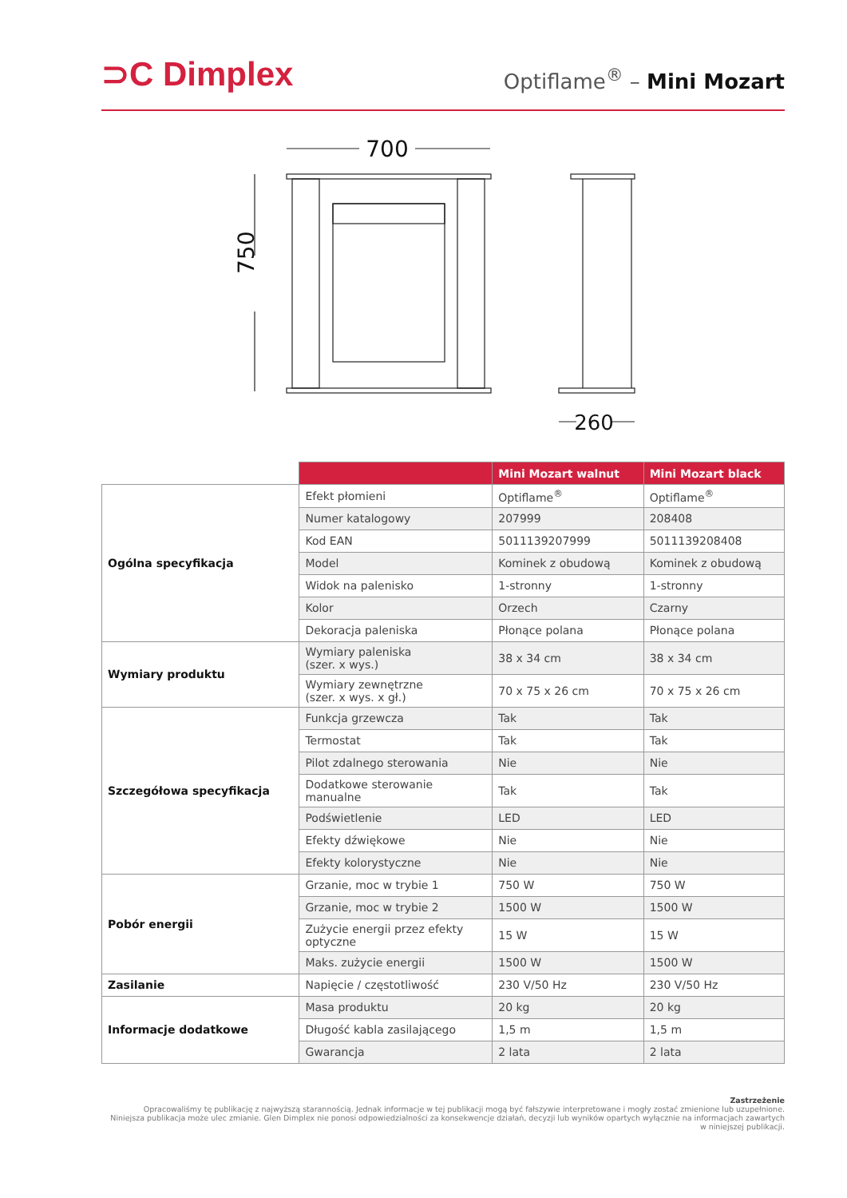⊃C Dimplex
Optiflame<sup>®</sup> – Mini Mozart
700
750
260
| | | Mini Mozart walnut | Mini Mozart black |
| --- | --- | --- | --- |
| Ogólna specyfikacja | Efekt płomieni | Optiflame<sup>®</sup> | Optiflame<sup>®</sup> |
| | Numer katalogowy | 207999 | 208408 |
| | Kod EAN | 5011139207999 | 5011139208408 |
| | Model | Kominek z obudową | Kominek z obudową |
| | Widok na palenisko | 1-stronny | 1-stronny |
| | Kolor | Orzech | Czarny |
| | Dekoracja paleniska | Płonące polana | Płonące polana |
| Wymiary produktu | Wymiary paleniska (szer. x wys.) | 38 x 34 cm | 38 x 34 cm |
| | Wymiary zewnętrzne (szer. x wys. x gł.) | 70 x 75 x 26 cm | 70 x 75 x 26 cm |
| Szczegółowa specyfikacja | Funkcja grzewcza | Tak | Tak |
| | Termostat | Tak | Tak |
| | Pilot zdalnego sterowania | Nie | Nie |
| | Dodatkowe sterowanie manualne | Tak | Tak |
| | Podświetlenie | LED | LED |
| | Efekty dźwiękowe | Nie | Nie |
| | Efekty kolorystyczne | Nie | Nie |
| Pobór energii | Grzanie, moc w trybie 1 | 750 W | 750 W |
| | Grzanie, moc w trybie 2 | 1500 W | 1500 W |
| | Zużycie energii przez efekty optyczne | 15 W | 15 W |
| | Maks. zużycie energii | 1500 W | 1500 W |
| Zasilanie | Napięcie / częstotliwość | 230 V/50 Hz | 230 V/50 Hz |
| Informacje dodatkowe | Masa produktu | 20 kg | 20 kg |
| | Długość kabla zasilającego | 1,5 m | 1,5 m |
| | Gwarancja | 2 lata | 2 lata |
Zastrzeżenie
Opracowaliśmy tę publikację z najwyższą starannością. Jednak informacje w tej publikacji mogą być fałszywie interpretowane i mogły zostać zmienione lub uzupełnione.
Niniejsza publikacja może ulec zmianie. Glen Dimplex nie ponosi odpowiedzialności za konsekwencje działań, decyzji lub wyników opartych wyłącznie na informacjach zawartych
w niniejszej publikacji.